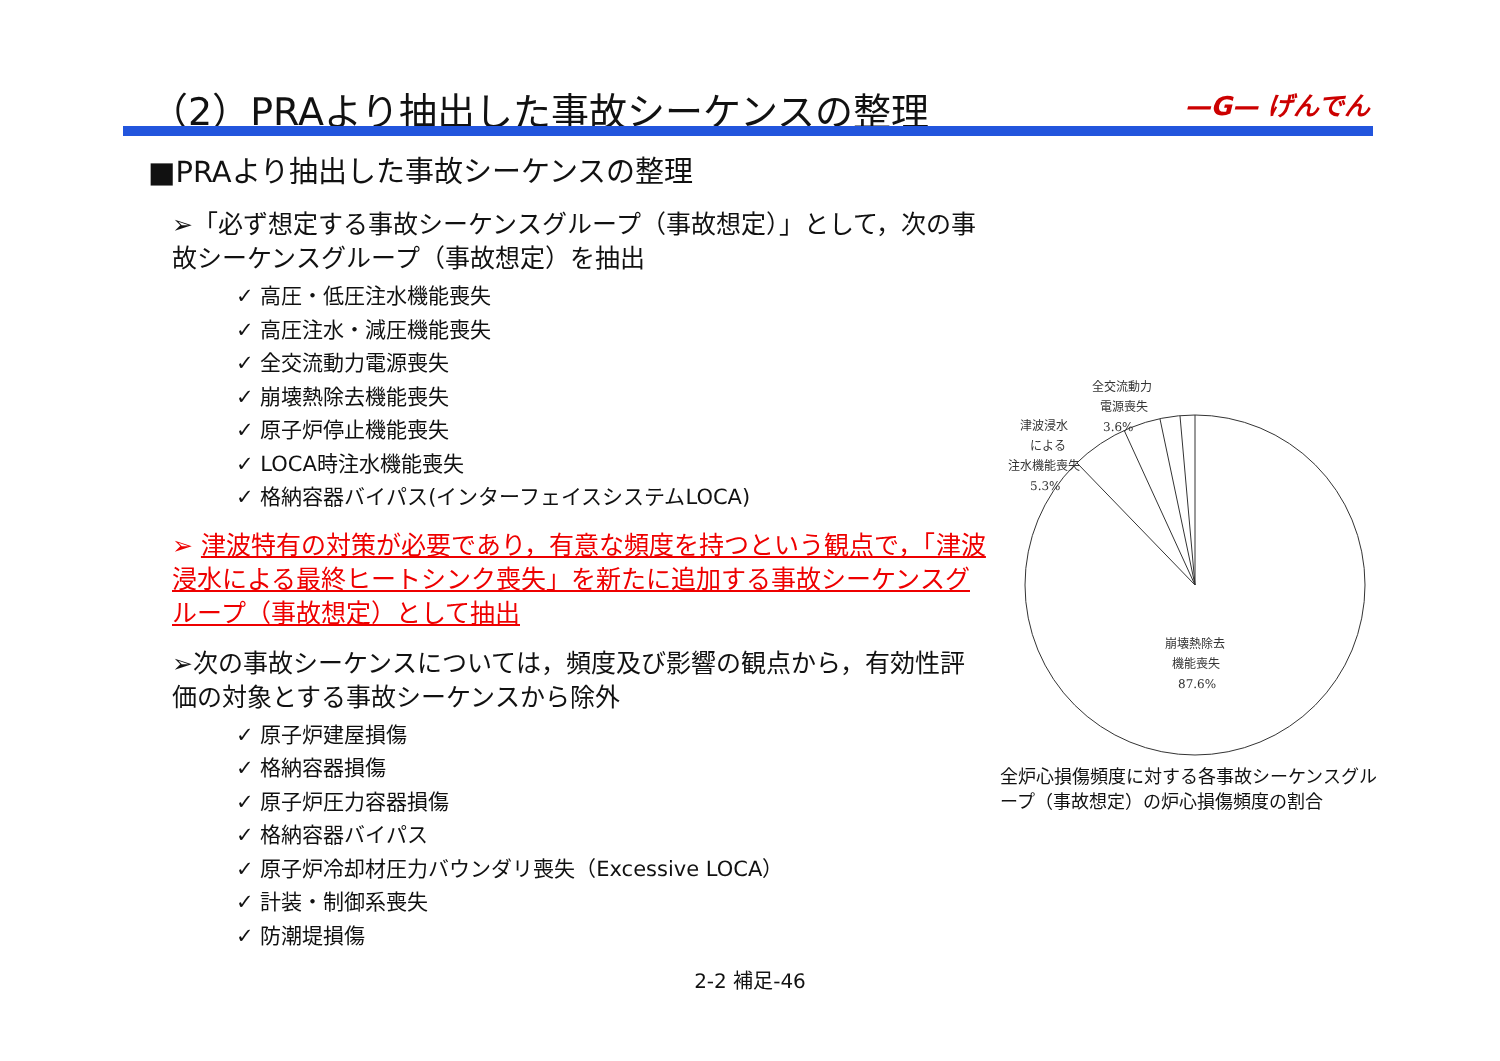（2）PRAより抽出した事故シーケンスの整理
—G— げんでん
■PRAより抽出した事故シーケンスの整理
➢「必ず想定する事故シーケンスグループ（事故想定）」として，次の事故シーケンスグループ（事故想定）を抽出
✓ 高圧・低圧注水機能喪失
✓ 高圧注水・減圧機能喪失
✓ 全交流動力電源喪失
✓ 崩壊熱除去機能喪失
✓ 原子炉停止機能喪失
✓ LOCA時注水機能喪失
✓ 格納容器バイパス(インターフェイスシステムLOCA)
➢ 津波特有の対策が必要であり，有意な頻度を持つという観点で，「津波浸水による最終ヒートシンク喪失」を新たに追加する事故シーケンスグループ（事故想定）として抽出
➢次の事故シーケンスについては，頻度及び影響の観点から，有効性評価の対象とする事故シーケンスから除外
✓ 原子炉建屋損傷
✓ 格納容器損傷
✓ 原子炉圧力容器損傷
✓ 格納容器バイパス
✓ 原子炉冷却材圧力バウンダリ喪失（Excessive LOCA）
✓ 計装・制御系喪失
✓ 防潮堤損傷
津波浸水
による
注水機能喪失
5.3%
全交流動力
電源喪失
3.6%
崩壊熱除去
機能喪失
87.6%
全炉心損傷頻度に対する各事故シーケンスグループ（事故想定）の炉心損傷頻度の割合
2-2 補足-46